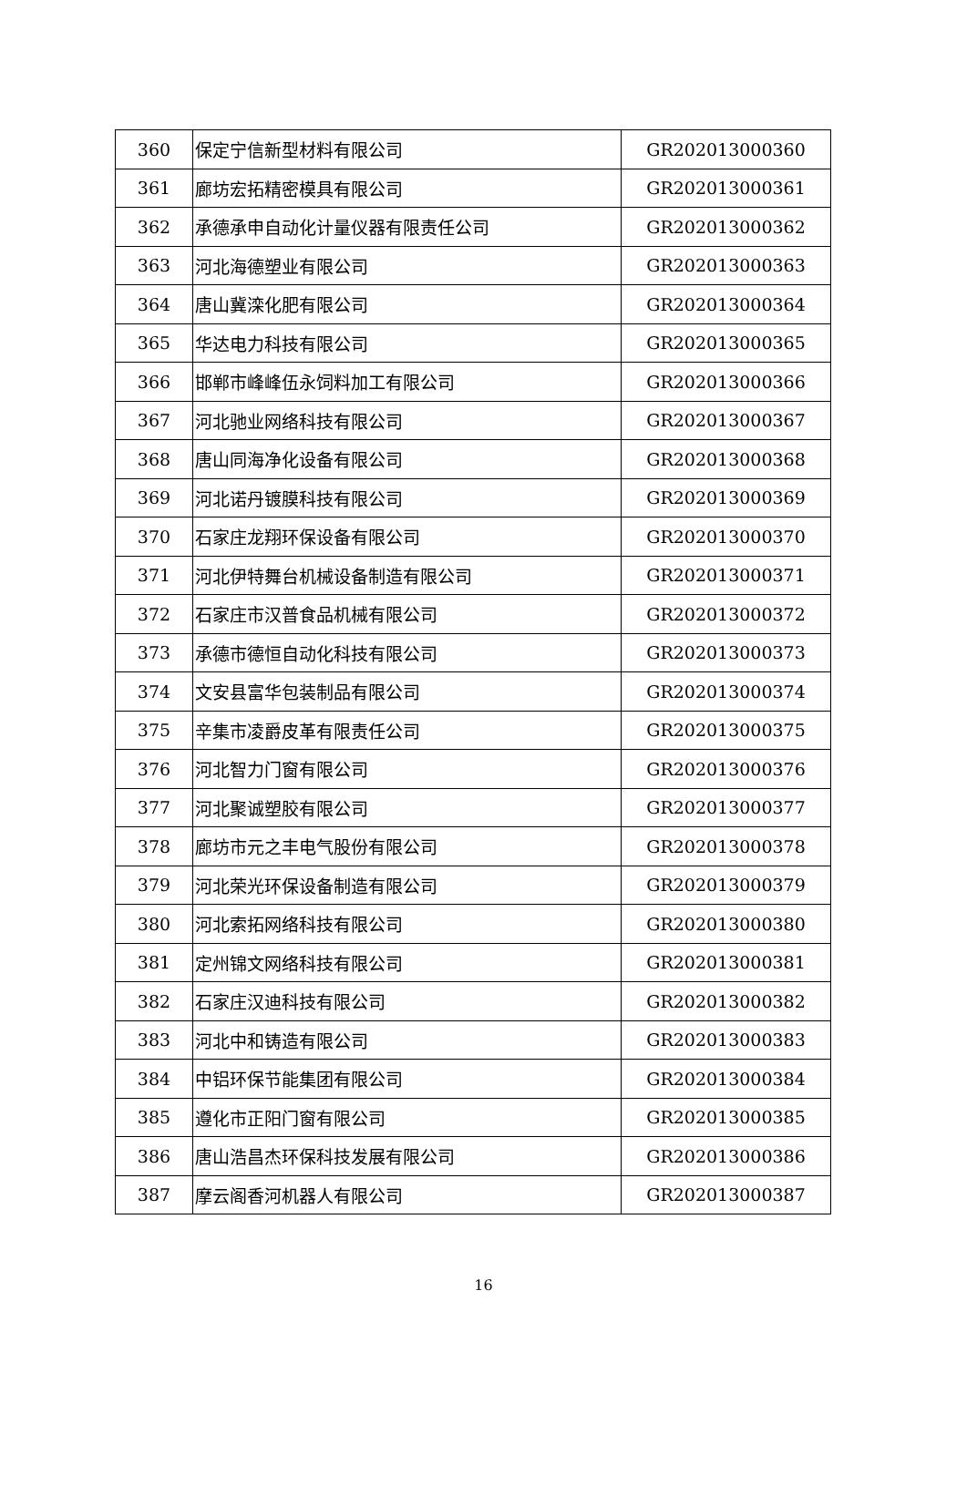| 360 | 保定宁信新型材料有限公司 | GR202013000360 |
| 361 | 廊坊宏拓精密模具有限公司 | GR202013000361 |
| 362 | 承德承申自动化计量仪器有限责任公司 | GR202013000362 |
| 363 | 河北海德塑业有限公司 | GR202013000363 |
| 364 | 唐山冀滦化肥有限公司 | GR202013000364 |
| 365 | 华达电力科技有限公司 | GR202013000365 |
| 366 | 邯郸市峰峰伍永饲料加工有限公司 | GR202013000366 |
| 367 | 河北驰业网络科技有限公司 | GR202013000367 |
| 368 | 唐山同海净化设备有限公司 | GR202013000368 |
| 369 | 河北诺丹镀膜科技有限公司 | GR202013000369 |
| 370 | 石家庄龙翔环保设备有限公司 | GR202013000370 |
| 371 | 河北伊特舞台机械设备制造有限公司 | GR202013000371 |
| 372 | 石家庄市汉普食品机械有限公司 | GR202013000372 |
| 373 | 承德市德恒自动化科技有限公司 | GR202013000373 |
| 374 | 文安县富华包装制品有限公司 | GR202013000374 |
| 375 | 辛集市凌爵皮革有限责任公司 | GR202013000375 |
| 376 | 河北智力门窗有限公司 | GR202013000376 |
| 377 | 河北聚诚塑胶有限公司 | GR202013000377 |
| 378 | 廊坊市元之丰电气股份有限公司 | GR202013000378 |
| 379 | 河北荣光环保设备制造有限公司 | GR202013000379 |
| 380 | 河北索拓网络科技有限公司 | GR202013000380 |
| 381 | 定州锦文网络科技有限公司 | GR202013000381 |
| 382 | 石家庄汉迪科技有限公司 | GR202013000382 |
| 383 | 河北中和铸造有限公司 | GR202013000383 |
| 384 | 中铝环保节能集团有限公司 | GR202013000384 |
| 385 | 遵化市正阳门窗有限公司 | GR202013000385 |
| 386 | 唐山浩昌杰环保科技发展有限公司 | GR202013000386 |
| 387 | 摩云阁香河机器人有限公司 | GR202013000387 |
16